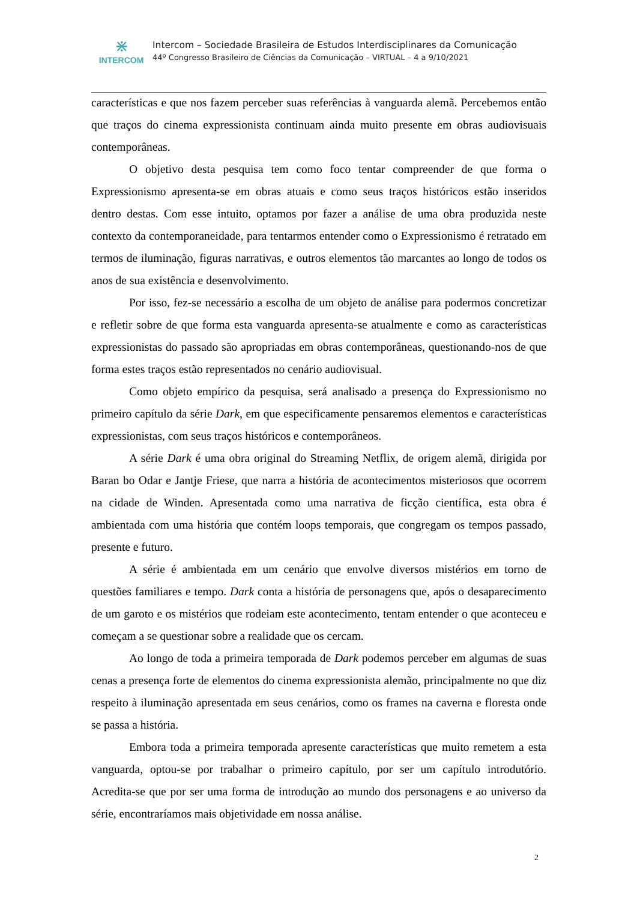⋇
INTERCOM
Intercom – Sociedade Brasileira de Estudos Interdisciplinares da Comunicação
44º Congresso Brasileiro de Ciências da Comunicação – VIRTUAL – 4 a 9/10/2021
características e que nos fazem perceber suas referências à vanguarda alemã. Percebemos então que traços do cinema expressionista continuam ainda muito presente em obras audiovisuais contemporâneas.
O objetivo desta pesquisa tem como foco tentar compreender de que forma o Expressionismo apresenta-se em obras atuais e como seus traços históricos estão inseridos dentro destas. Com esse intuito, optamos por fazer a análise de uma obra produzida neste contexto da contemporaneidade, para tentarmos entender como o Expressionismo é retratado em termos de iluminação, figuras narrativas, e outros elementos tão marcantes ao longo de todos os anos de sua existência e desenvolvimento.
Por isso, fez-se necessário a escolha de um objeto de análise para podermos concretizar e refletir sobre de que forma esta vanguarda apresenta-se atualmente e como as características expressionistas do passado são apropriadas em obras contemporâneas, questionando-nos de que forma estes traços estão representados no cenário audiovisual.
Como objeto empírico da pesquisa, será analisado a presença do Expressionismo no primeiro capítulo da série Dark, em que especificamente pensaremos elementos e características expressionistas, com seus traços históricos e contemporâneos.
A série Dark é uma obra original do Streaming Netflix, de origem alemã, dirigida por Baran bo Odar e Jantje Friese, que narra a história de acontecimentos misteriosos que ocorrem na cidade de Winden. Apresentada como uma narrativa de ficção científica, esta obra é ambientada com uma história que contém loops temporais, que congregam os tempos passado, presente e futuro.
A série é ambientada em um cenário que envolve diversos mistérios em torno de questões familiares e tempo. Dark conta a história de personagens que, após o desaparecimento de um garoto e os mistérios que rodeiam este acontecimento, tentam entender o que aconteceu e começam a se questionar sobre a realidade que os cercam.
Ao longo de toda a primeira temporada de Dark podemos perceber em algumas de suas cenas a presença forte de elementos do cinema expressionista alemão, principalmente no que diz respeito à iluminação apresentada em seus cenários, como os frames na caverna e floresta onde se passa a história.
Embora toda a primeira temporada apresente características que muito remetem a esta vanguarda, optou-se por trabalhar o primeiro capítulo, por ser um capítulo introdutório. Acredita-se que por ser uma forma de introdução ao mundo dos personagens e ao universo da série, encontraríamos mais objetividade em nossa análise.
2